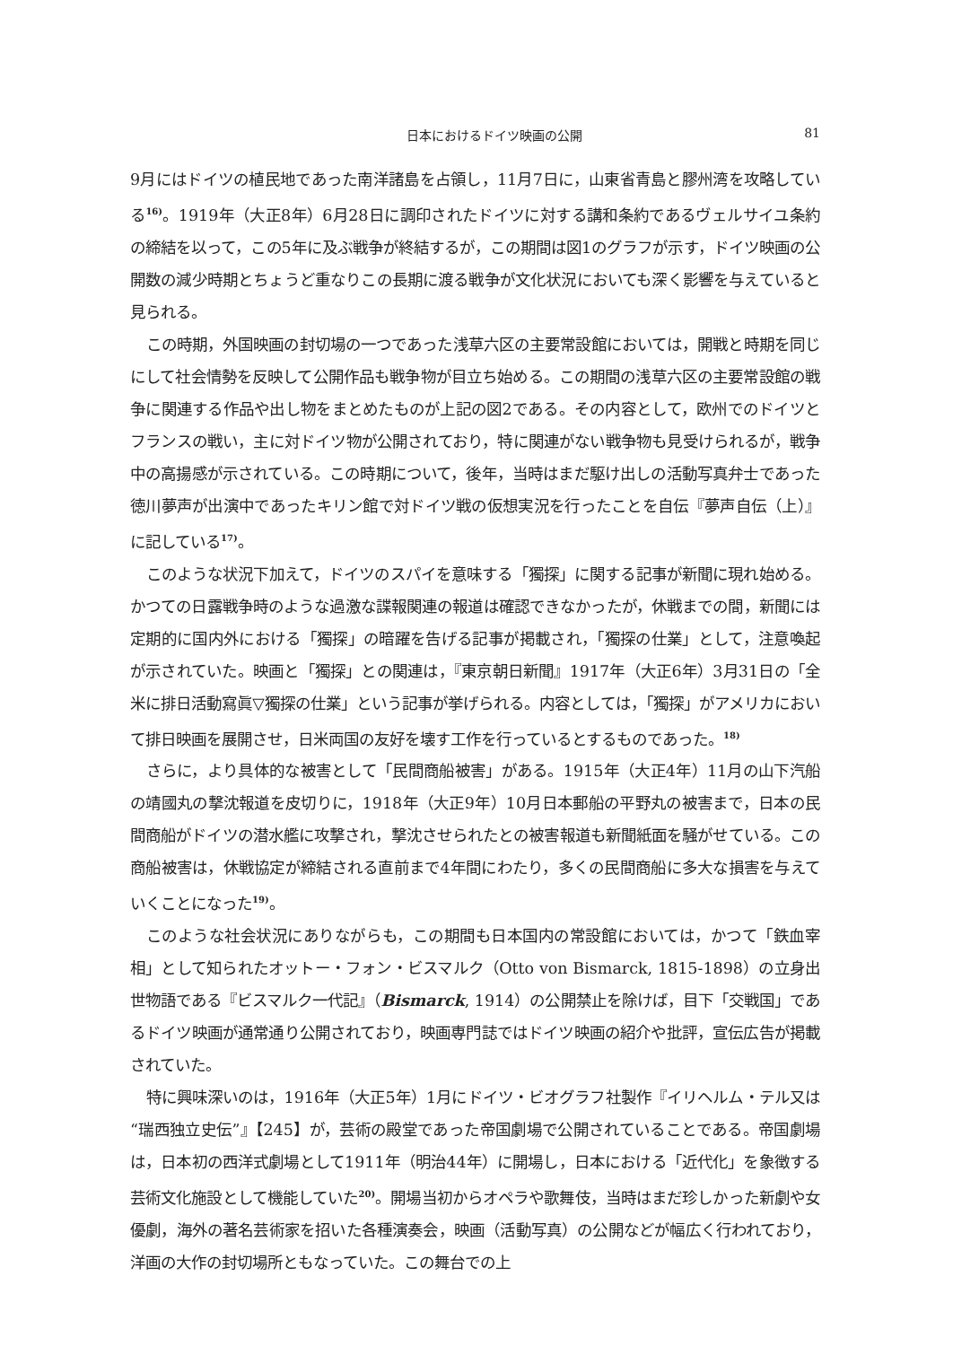日本におけるドイツ映画の公開 81
9月にはドイツの植民地であった南洋諸島を占領し，11月7日に，山東省青島と膠州湾を攻略している<sup>16)</sup>。1919年（大正8年）6月28日に調印されたドイツに対する講和条約であるヴェルサイユ条約の締結を以って，この5年に及ぶ戦争が終結するが，この期間は図1のグラフが示す，ドイツ映画の公開数の減少時期とちょうど重なりこの長期に渡る戦争が文化状況においても深く影響を与えていると見られる。
この時期，外国映画の封切場の一つであった浅草六区の主要常設館においては，開戦と時期を同じにして社会情勢を反映して公開作品も戦争物が目立ち始める。この期間の浅草六区の主要常設館の戦争に関連する作品や出し物をまとめたものが上記の図2である。その内容として，欧州でのドイツとフランスの戦い，主に対ドイツ物が公開されており，特に関連がない戦争物も見受けられるが，戦争中の高揚感が示されている。この時期について，後年，当時はまだ駆け出しの活動写真弁士であった徳川夢声が出演中であったキリン館で対ドイツ戦の仮想実況を行ったことを自伝『夢声自伝（上）』に記している<sup>17)</sup>。
このような状況下加えて，ドイツのスパイを意味する「獨探」に関する記事が新聞に現れ始める。かつての日露戦争時のような過激な諜報関連の報道は確認できなかったが，休戦までの間，新聞には定期的に国内外における「獨探」の暗躍を告げる記事が掲載され，「獨探の仕業」として，注意喚起が示されていた。映画と「獨探」との関連は，『東京朝日新聞』1917年（大正6年）3月31日の「全米に排日活動寫眞▽獨探の仕業」という記事が挙げられる。内容としては，「獨探」がアメリカにおいて排日映画を展開させ，日米両国の友好を壊す工作を行っているとするものであった。<sup>18)</sup>
さらに，より具体的な被害として「民間商船被害」がある。1915年（大正4年）11月の山下汽船の靖國丸の撃沈報道を皮切りに，1918年（大正9年）10月日本郵船の平野丸の被害まで，日本の民間商船がドイツの潜水艦に攻撃され，撃沈させられたとの被害報道も新聞紙面を騒がせている。この商船被害は，休戦協定が締結される直前まで4年間にわたり，多くの民間商船に多大な損害を与えていくことになった<sup>19)</sup>。
このような社会状況にありながらも，この期間も日本国内の常設館においては，かつて「鉄血宰相」として知られたオットー・フォン・ビスマルク（Otto von Bismarck, 1815-1898）の立身出世物語である『ビスマルク一代記』（Bismarck, 1914）の公開禁止を除けば，目下「交戦国」であるドイツ映画が通常通り公開されており，映画専門誌ではドイツ映画の紹介や批評，宣伝広告が掲載されていた。
特に興味深いのは，1916年（大正5年）1月にドイツ・ビオグラフ社製作『イリヘルム・テル又は “瑞西独立史伝”』【245】が，芸術の殿堂であった帝国劇場で公開されていることである。帝国劇場は，日本初の西洋式劇場として1911年（明治44年）に開場し，日本における「近代化」を象徴する芸術文化施設として機能していた<sup>20)</sup>。開場当初からオペラや歌舞伎，当時はまだ珍しかった新劇や女優劇，海外の著名芸術家を招いた各種演奏会，映画（活動写真）の公開などが幅広く行われており，洋画の大作の封切場所ともなっていた。この舞台での上